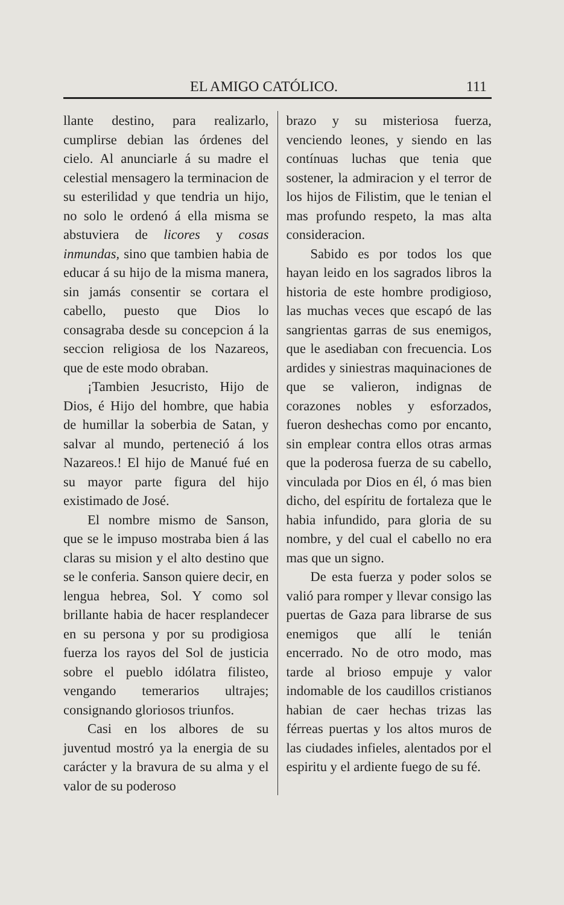EL AMIGO CATÓLICO. 111
llante destino, para realizarlo, cumplirse debian las órdenes del cielo. Al anunciarle á su madre el celestial mensagero la terminacion de su esterilidad y que tendria un hijo, no solo le ordenó á ella misma se abstuviera de licores y cosas inmundas, sino que tambien habia de educar á su hijo de la misma manera, sin jamás consentir se cortara el cabello, puesto que Dios lo consagraba desde su concepcion á la seccion religiosa de los Nazareos, que de este modo obraban.
¡Tambien Jesucristo, Hijo de Dios, é Hijo del hombre, que habia de humillar la soberbia de Satan, y salvar al mundo, perteneció á los Nazareos.! El hijo de Manué fué en su mayor parte figura del hijo existimado de José.
El nombre mismo de Sanson, que se le impuso mostraba bien á las claras su mision y el alto destino que se le conferia. Sanson quiere decir, en lengua hebrea, Sol. Y como sol brillante habia de hacer resplandecer en su persona y por su prodigiosa fuerza los rayos del Sol de justicia sobre el pueblo idólatra filisteo, vengando temerarios ultrajes; consignando gloriosos triunfos.
Casi en los albores de su juventud mostró ya la energia de su carácter y la bravura de su alma y el valor de su poderoso
brazo y su misteriosa fuerza, venciendo leones, y siendo en las contínuas luchas que tenia que sostener, la admiracion y el terror de los hijos de Filistim, que le tenian el mas profundo respeto, la mas alta consideracion.
Sabido es por todos los que hayan leido en los sagrados libros la historia de este hombre prodigioso, las muchas veces que escapó de las sangrientas garras de sus enemigos, que le asediaban con frecuencia. Los ardides y siniestras maquinaciones de que se valieron, indignas de corazones nobles y esforzados, fueron deshechas como por encanto, sin emplear contra ellos otras armas que la poderosa fuerza de su cabello, vinculada por Dios en él, ó mas bien dicho, del espíritu de fortaleza que le habia infundido, para gloria de su nombre, y del cual el cabello no era mas que un signo.
De esta fuerza y poder solos se valió para romper y llevar consigo las puertas de Gaza para librarse de sus enemigos que allí le tenián encerrado. No de otro modo, mas tarde al brioso empuje y valor indomable de los caudillos cristianos habian de caer hechas trizas las férreas puertas y los altos muros de las ciudades infieles, alentados por el espiritu y el ardiente fuego de su fé.